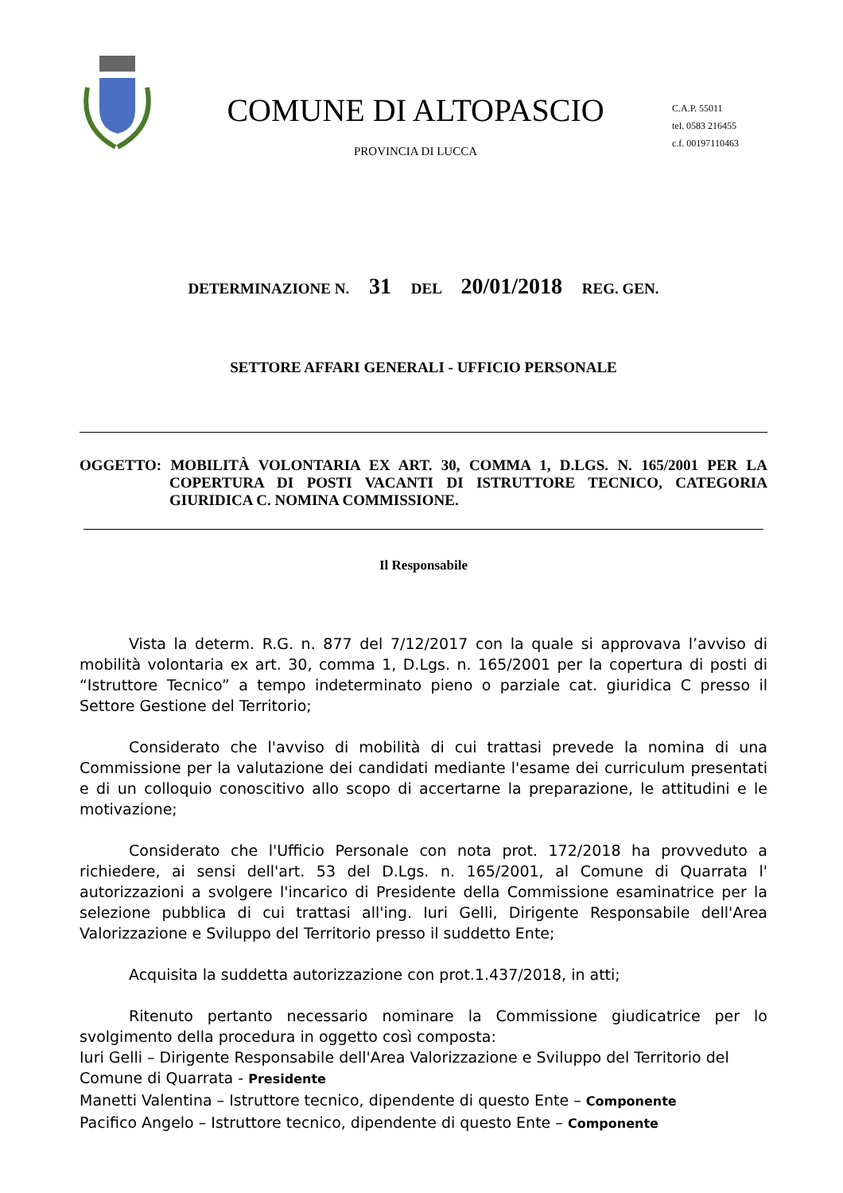COMUNE DI ALTOPASCIO
PROVINCIA DI LUCCA
C.A.P. 55011
tel. 0583 216455
c.f. 00197110463
DETERMINAZIONE N. 31 DEL 20/01/2018 REG. GEN.
SETTORE AFFARI GENERALI - UFFICIO PERSONALE
OGGETTO: MOBILITÀ VOLONTARIA EX ART. 30, COMMA 1, D.LGS. N. 165/2001 PER LA COPERTURA DI POSTI VACANTI DI ISTRUTTORE TECNICO, CATEGORIA GIURIDICA C. NOMINA COMMISSIONE.
Il Responsabile
Vista la determ. R.G. n. 877 del 7/12/2017 con la quale si approvava l’avviso di mobilità volontaria ex art. 30, comma 1, D.Lgs. n. 165/2001 per la copertura di posti di “Istruttore Tecnico” a tempo indeterminato pieno o parziale cat. giuridica C presso il Settore Gestione del Territorio;
Considerato che l'avviso di mobilità di cui trattasi prevede la nomina di una Commissione per la valutazione dei candidati mediante l'esame dei curriculum presentati e di un colloquio conoscitivo allo scopo di accertarne la preparazione, le attitudini e le motivazione;
Considerato che l'Ufficio Personale con nota prot. 172/2018 ha provveduto a richiedere, ai sensi dell'art. 53 del D.Lgs. n. 165/2001, al Comune di Quarrata l' autorizzazioni a svolgere l'incarico di Presidente della Commissione esaminatrice per la selezione pubblica di cui trattasi all'ing. Iuri Gelli, Dirigente Responsabile dell'Area Valorizzazione e Sviluppo del Territorio presso il suddetto Ente;
Acquisita la suddetta autorizzazione con prot.1.437/2018, in atti;
Ritenuto pertanto necessario nominare la Commissione giudicatrice per lo svolgimento della procedura in oggetto così composta:
Iuri Gelli – Dirigente Responsabile dell'Area Valorizzazione e Sviluppo del Territorio del Comune di Quarrata - Presidente
Manetti Valentina – Istruttore tecnico, dipendente di questo Ente – Componente
Pacifico Angelo – Istruttore tecnico, dipendente di questo Ente – Componente